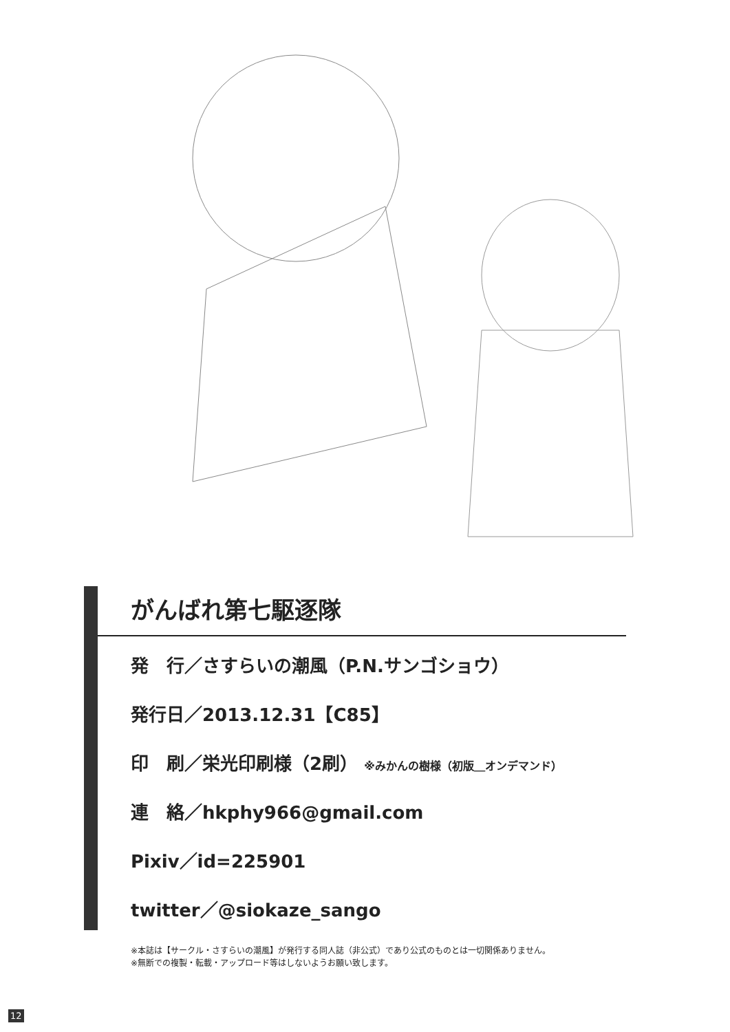がんばれ第七駆逐隊
発　行／さすらいの潮風（P.N.サンゴショウ）
発行日／2013.12.31【C85】
印　刷／栄光印刷様（2刷） ※みかんの樹様（初版＿オンデマンド）
連　絡／hkphy966@gmail.com
Pixiv／id=225901
twitter／@siokaze_sango
※本誌は【サークル・さすらいの潮風】が発行する同人誌（非公式）であり公式のものとは一切関係ありません。
※無断での複製・転載・アップロード等はしないようお願い致します。
12